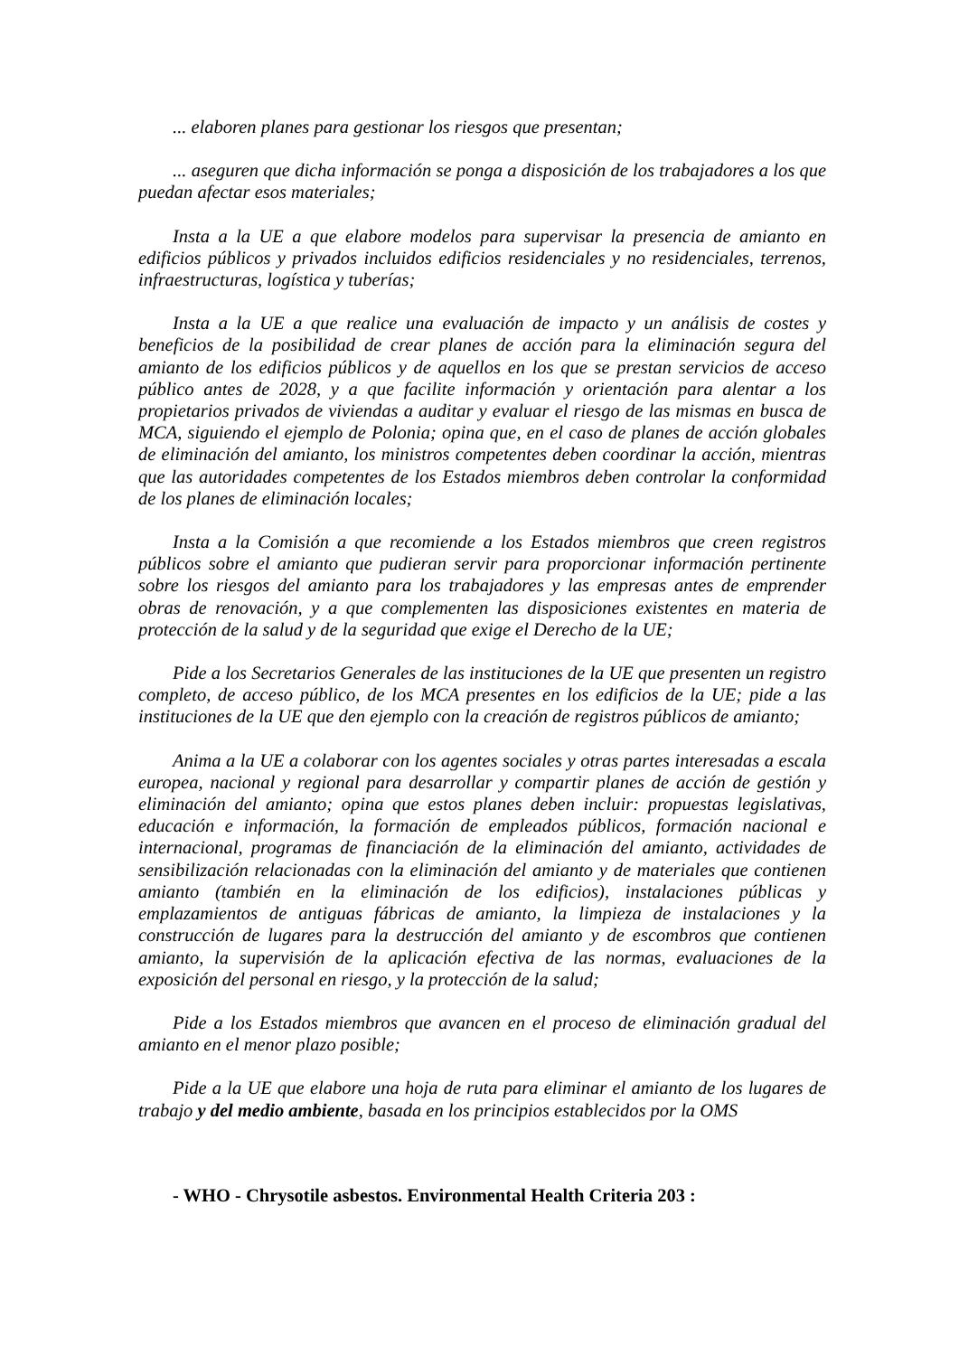... elaboren planes para gestionar los riesgos que presentan;
... aseguren que dicha información se ponga a disposición de los trabajadores a los que puedan afectar esos materiales;
Insta a la UE a que elabore modelos para supervisar la presencia de amianto en edificios públicos y privados incluidos edificios residenciales y no residenciales, terrenos, infraestructuras, logística y tuberías;
Insta a la UE a que realice una evaluación de impacto y un análisis de costes y beneficios de la posibilidad de crear planes de acción para la eliminación segura del amianto de los edificios públicos y de aquellos en los que se prestan servicios de acceso público antes de 2028, y a que facilite información y orientación para alentar a los propietarios privados de viviendas a auditar y evaluar el riesgo de las mismas en busca de MCA, siguiendo el ejemplo de Polonia; opina que, en el caso de planes de acción globales de eliminación del amianto, los ministros competentes deben coordinar la acción, mientras que las autoridades competentes de los Estados miembros deben controlar la conformidad de los planes de eliminación locales;
Insta a la Comisión a que recomiende a los Estados miembros que creen registros públicos sobre el amianto que pudieran servir para proporcionar información pertinente sobre los riesgos del amianto para los trabajadores y las empresas antes de emprender obras de renovación, y a que complementen las disposiciones existentes en materia de protección de la salud y de la seguridad que exige el Derecho de la UE;
Pide a los Secretarios Generales de las instituciones de la UE que presenten un registro completo, de acceso público, de los MCA presentes en los edificios de la UE; pide a las instituciones de la UE que den ejemplo con la creación de registros públicos de amianto;
Anima a la UE a colaborar con los agentes sociales y otras partes interesadas a escala europea, nacional y regional para desarrollar y compartir planes de acción de gestión y eliminación del amianto; opina que estos planes deben incluir: propuestas legislativas, educación e información, la formación de empleados públicos, formación nacional e internacional, programas de financiación de la eliminación del amianto, actividades de sensibilización relacionadas con la eliminación del amianto y de materiales que contienen amianto (también en la eliminación de los edificios), instalaciones públicas y emplazamientos de antiguas fábricas de amianto, la limpieza de instalaciones y la construcción de lugares para la destrucción del amianto y de escombros que contienen amianto, la supervisión de la aplicación efectiva de las normas, evaluaciones de la exposición del personal en riesgo, y la protección de la salud;
Pide a los Estados miembros que avancen en el proceso de eliminación gradual del amianto en el menor plazo posible;
Pide a la UE que elabore una hoja de ruta para eliminar el amianto de los lugares de trabajo y del medio ambiente, basada en los principios establecidos por la OMS
- WHO - Chrysotile asbestos. Environmental Health Criteria 203 :